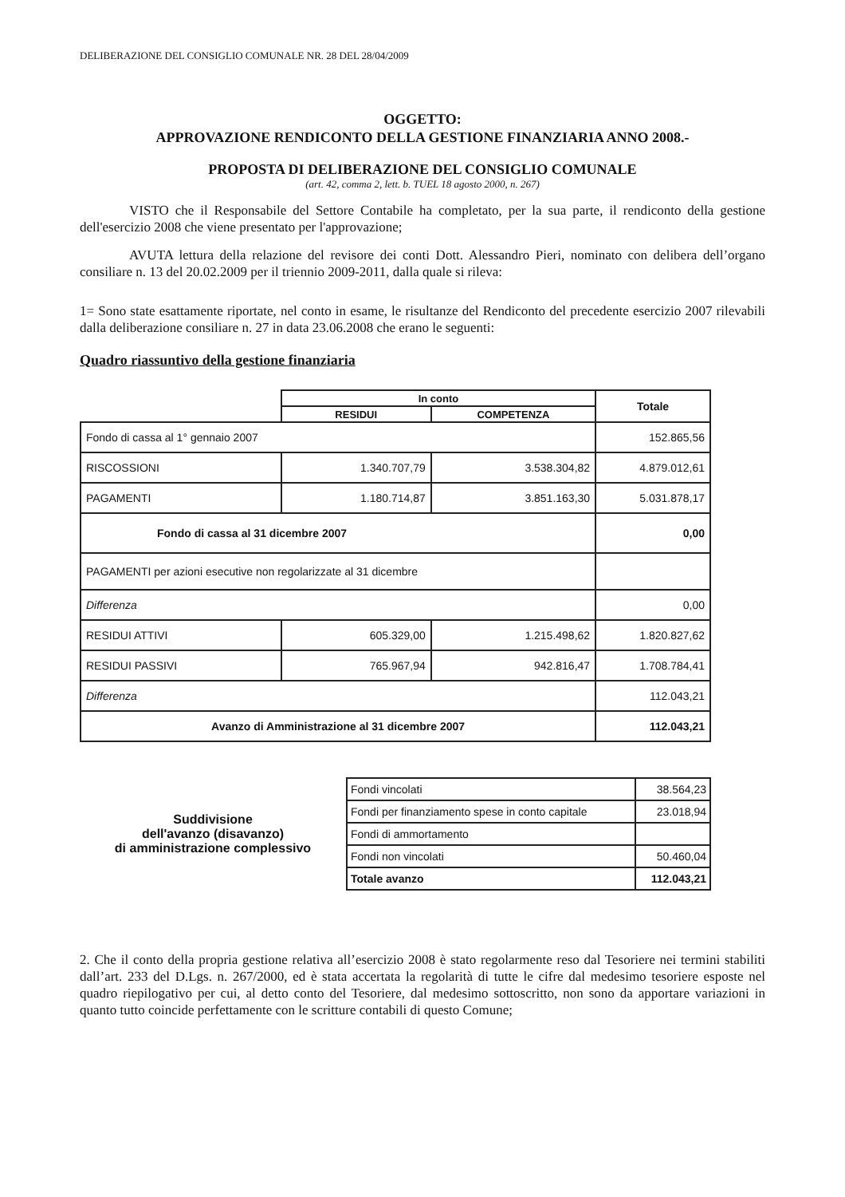DELIBERAZIONE DEL CONSIGLIO COMUNALE NR. 28 DEL 28/04/2009
OGGETTO:
APPROVAZIONE RENDICONTO DELLA GESTIONE FINANZIARIA ANNO 2008.-
PROPOSTA DI DELIBERAZIONE DEL CONSIGLIO COMUNALE
(art. 42, comma 2, lett. b. TUEL 18 agosto 2000, n. 267)
VISTO che il Responsabile del Settore Contabile ha completato, per la sua parte, il rendiconto della gestione dell'esercizio 2008 che viene presentato per l'approvazione;
AVUTA lettura della relazione del revisore dei conti Dott. Alessandro Pieri, nominato con delibera dell’organo consiliare n. 13 del 20.02.2009 per il triennio 2009-2011, dalla quale si rileva:
1= Sono state esattamente riportate, nel conto in esame, le risultanze del Rendiconto del precedente esercizio 2007 rilevabili dalla deliberazione consiliare n. 27 in data 23.06.2008 che erano le seguenti:
Quadro riassuntivo della gestione finanziaria
| | In conto | | Totale |
| | RESIDUI | COMPETENZA | |
| Fondo di cassa al 1° gennaio 2007 | | | 152.865,56 |
| RISCOSSIONI | 1.340.707,79 | 3.538.304,82 | 4.879.012,61 |
| PAGAMENTI | 1.180.714,87 | 3.851.163,30 | 5.031.878,17 |
| Fondo di cassa al 31 dicembre 2007 | | | 0,00 |
| PAGAMENTI per azioni esecutive non regolarizzate al 31 dicembre | | | |
| Differenza | | | 0,00 |
| RESIDUI ATTIVI | 605.329,00 | 1.215.498,62 | 1.820.827,62 |
| RESIDUI PASSIVI | 765.967,94 | 942.816,47 | 1.708.784,41 |
| Differenza | | | 112.043,21 |
| Avanzo di Amministrazione al 31 dicembre 2007 | | | 112.043,21 |
Suddivisione
dell'avanzo (disavanzo)
di amministrazione complessivo
| Fondi vincolati | 38.564,23 |
| Fondi per finanziamento spese in conto capitale | 23.018,94 |
| Fondi di ammortamento | |
| Fondi non vincolati | 50.460,04 |
| Totale avanzo | 112.043,21 |
2. Che il conto della propria gestione relativa all’esercizio 2008 è stato regolarmente reso dal Tesoriere nei termini stabiliti dall’art. 233 del D.Lgs. n. 267/2000, ed è stata accertata la regolarità di tutte le cifre dal medesimo tesoriere esposte nel quadro riepilogativo per cui, al detto conto del Tesoriere, dal medesimo sottoscritto, non sono da apportare variazioni in quanto tutto coincide perfettamente con le scritture contabili di questo Comune;